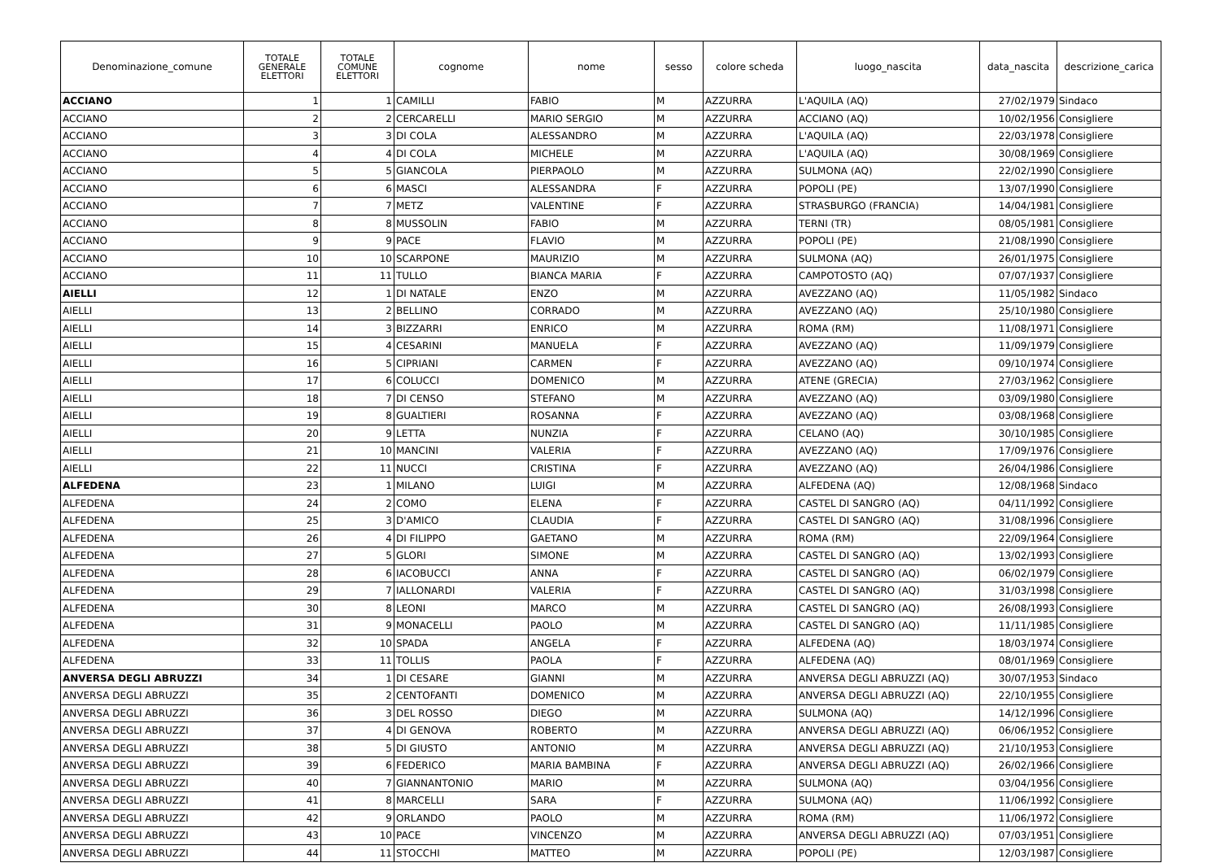| Denominazione_comune | TOTALE GENERALE ELETTORI | TOTALE COMUNE ELETTORI | cognome | nome | sesso | colore scheda | luogo_nascita | data_nascita | descrizione_carica |
| --- | --- | --- | --- | --- | --- | --- | --- | --- | --- |
| ACCIANO | 1 | 1 | CAMILLI | FABIO | M | AZZURRA | L'AQUILA (AQ) | 27/02/1979 | Sindaco |
| ACCIANO | 2 | 2 | CERCARELLI | MARIO SERGIO | M | AZZURRA | ACCIANO (AQ) | 10/02/1956 | Consigliere |
| ACCIANO | 3 | 3 | DI COLA | ALESSANDRO | M | AZZURRA | L'AQUILA (AQ) | 22/03/1978 | Consigliere |
| ACCIANO | 4 | 4 | DI COLA | MICHELE | M | AZZURRA | L'AQUILA (AQ) | 30/08/1969 | Consigliere |
| ACCIANO | 5 | 5 | GIANCOLA | PIERPAOLO | M | AZZURRA | SULMONA (AQ) | 22/02/1990 | Consigliere |
| ACCIANO | 6 | 6 | MASCI | ALESSANDRA | F | AZZURRA | POPOLI (PE) | 13/07/1990 | Consigliere |
| ACCIANO | 7 | 7 | METZ | VALENTINE | F | AZZURRA | STRASBURGO (FRANCIA) | 14/04/1981 | Consigliere |
| ACCIANO | 8 | 8 | MUSSOLIN | FABIO | M | AZZURRA | TERNI (TR) | 08/05/1981 | Consigliere |
| ACCIANO | 9 | 9 | PACE | FLAVIO | M | AZZURRA | POPOLI (PE) | 21/08/1990 | Consigliere |
| ACCIANO | 10 | 10 | SCARPONE | MAURIZIO | M | AZZURRA | SULMONA (AQ) | 26/01/1975 | Consigliere |
| ACCIANO | 11 | 11 | TULLO | BIANCA MARIA | F | AZZURRA | CAMPOTOSTO (AQ) | 07/07/1937 | Consigliere |
| AIELLI | 12 | 1 | DI NATALE | ENZO | M | AZZURRA | AVEZZANO (AQ) | 11/05/1982 | Sindaco |
| AIELLI | 13 | 2 | BELLINO | CORRADO | M | AZZURRA | AVEZZANO (AQ) | 25/10/1980 | Consigliere |
| AIELLI | 14 | 3 | BIZZARRI | ENRICO | M | AZZURRA | ROMA (RM) | 11/08/1971 | Consigliere |
| AIELLI | 15 | 4 | CESARINI | MANUELA | F | AZZURRA | AVEZZANO (AQ) | 11/09/1979 | Consigliere |
| AIELLI | 16 | 5 | CIPRIANI | CARMEN | F | AZZURRA | AVEZZANO (AQ) | 09/10/1974 | Consigliere |
| AIELLI | 17 | 6 | COLUCCI | DOMENICO | M | AZZURRA | ATENE (GRECIA) | 27/03/1962 | Consigliere |
| AIELLI | 18 | 7 | DI CENSO | STEFANO | M | AZZURRA | AVEZZANO (AQ) | 03/09/1980 | Consigliere |
| AIELLI | 19 | 8 | GUALTIERI | ROSANNA | F | AZZURRA | AVEZZANO (AQ) | 03/08/1968 | Consigliere |
| AIELLI | 20 | 9 | LETTA | NUNZIA | F | AZZURRA | CELANO (AQ) | 30/10/1985 | Consigliere |
| AIELLI | 21 | 10 | MANCINI | VALERIA | F | AZZURRA | AVEZZANO (AQ) | 17/09/1976 | Consigliere |
| AIELLI | 22 | 11 | NUCCI | CRISTINA | F | AZZURRA | AVEZZANO (AQ) | 26/04/1986 | Consigliere |
| ALFEDENA | 23 | 1 | MILANO | LUIGI | M | AZZURRA | ALFEDENA (AQ) | 12/08/1968 | Sindaco |
| ALFEDENA | 24 | 2 | COMO | ELENA | F | AZZURRA | CASTEL DI SANGRO (AQ) | 04/11/1992 | Consigliere |
| ALFEDENA | 25 | 3 | D'AMICO | CLAUDIA | F | AZZURRA | CASTEL DI SANGRO (AQ) | 31/08/1996 | Consigliere |
| ALFEDENA | 26 | 4 | DI FILIPPO | GAETANO | M | AZZURRA | ROMA (RM) | 22/09/1964 | Consigliere |
| ALFEDENA | 27 | 5 | GLORI | SIMONE | M | AZZURRA | CASTEL DI SANGRO (AQ) | 13/02/1993 | Consigliere |
| ALFEDENA | 28 | 6 | IACOBUCCI | ANNA | F | AZZURRA | CASTEL DI SANGRO (AQ) | 06/02/1979 | Consigliere |
| ALFEDENA | 29 | 7 | IALLONARDI | VALERIA | F | AZZURRA | CASTEL DI SANGRO (AQ) | 31/03/1998 | Consigliere |
| ALFEDENA | 30 | 8 | LEONI | MARCO | M | AZZURRA | CASTEL DI SANGRO (AQ) | 26/08/1993 | Consigliere |
| ALFEDENA | 31 | 9 | MONACELLI | PAOLO | M | AZZURRA | CASTEL DI SANGRO (AQ) | 11/11/1985 | Consigliere |
| ALFEDENA | 32 | 10 | SPADA | ANGELA | F | AZZURRA | ALFEDENA (AQ) | 18/03/1974 | Consigliere |
| ALFEDENA | 33 | 11 | TOLLIS | PAOLA | F | AZZURRA | ALFEDENA (AQ) | 08/01/1969 | Consigliere |
| ANVERSA DEGLI ABRUZZI | 34 | 1 | DI CESARE | GIANNI | M | AZZURRA | ANVERSA DEGLI ABRUZZI (AQ) | 30/07/1953 | Sindaco |
| ANVERSA DEGLI ABRUZZI | 35 | 2 | CENTOFANTI | DOMENICO | M | AZZURRA | ANVERSA DEGLI ABRUZZI (AQ) | 22/10/1955 | Consigliere |
| ANVERSA DEGLI ABRUZZI | 36 | 3 | DEL ROSSO | DIEGO | M | AZZURRA | SULMONA (AQ) | 14/12/1996 | Consigliere |
| ANVERSA DEGLI ABRUZZI | 37 | 4 | DI GENOVA | ROBERTO | M | AZZURRA | ANVERSA DEGLI ABRUZZI (AQ) | 06/06/1952 | Consigliere |
| ANVERSA DEGLI ABRUZZI | 38 | 5 | DI GIUSTO | ANTONIO | M | AZZURRA | ANVERSA DEGLI ABRUZZI (AQ) | 21/10/1953 | Consigliere |
| ANVERSA DEGLI ABRUZZI | 39 | 6 | FEDERICO | MARIA BAMBINA | F | AZZURRA | ANVERSA DEGLI ABRUZZI (AQ) | 26/02/1966 | Consigliere |
| ANVERSA DEGLI ABRUZZI | 40 | 7 | GIANNANTONIO | MARIO | M | AZZURRA | SULMONA (AQ) | 03/04/1956 | Consigliere |
| ANVERSA DEGLI ABRUZZI | 41 | 8 | MARCELLI | SARA | F | AZZURRA | SULMONA (AQ) | 11/06/1992 | Consigliere |
| ANVERSA DEGLI ABRUZZI | 42 | 9 | ORLANDO | PAOLO | M | AZZURRA | ROMA (RM) | 11/06/1972 | Consigliere |
| ANVERSA DEGLI ABRUZZI | 43 | 10 | PACE | VINCENZO | M | AZZURRA | ANVERSA DEGLI ABRUZZI (AQ) | 07/03/1951 | Consigliere |
| ANVERSA DEGLI ABRUZZI | 44 | 11 | STOCCHI | MATTEO | M | AZZURRA | POPOLI (PE) | 12/03/1987 | Consigliere |